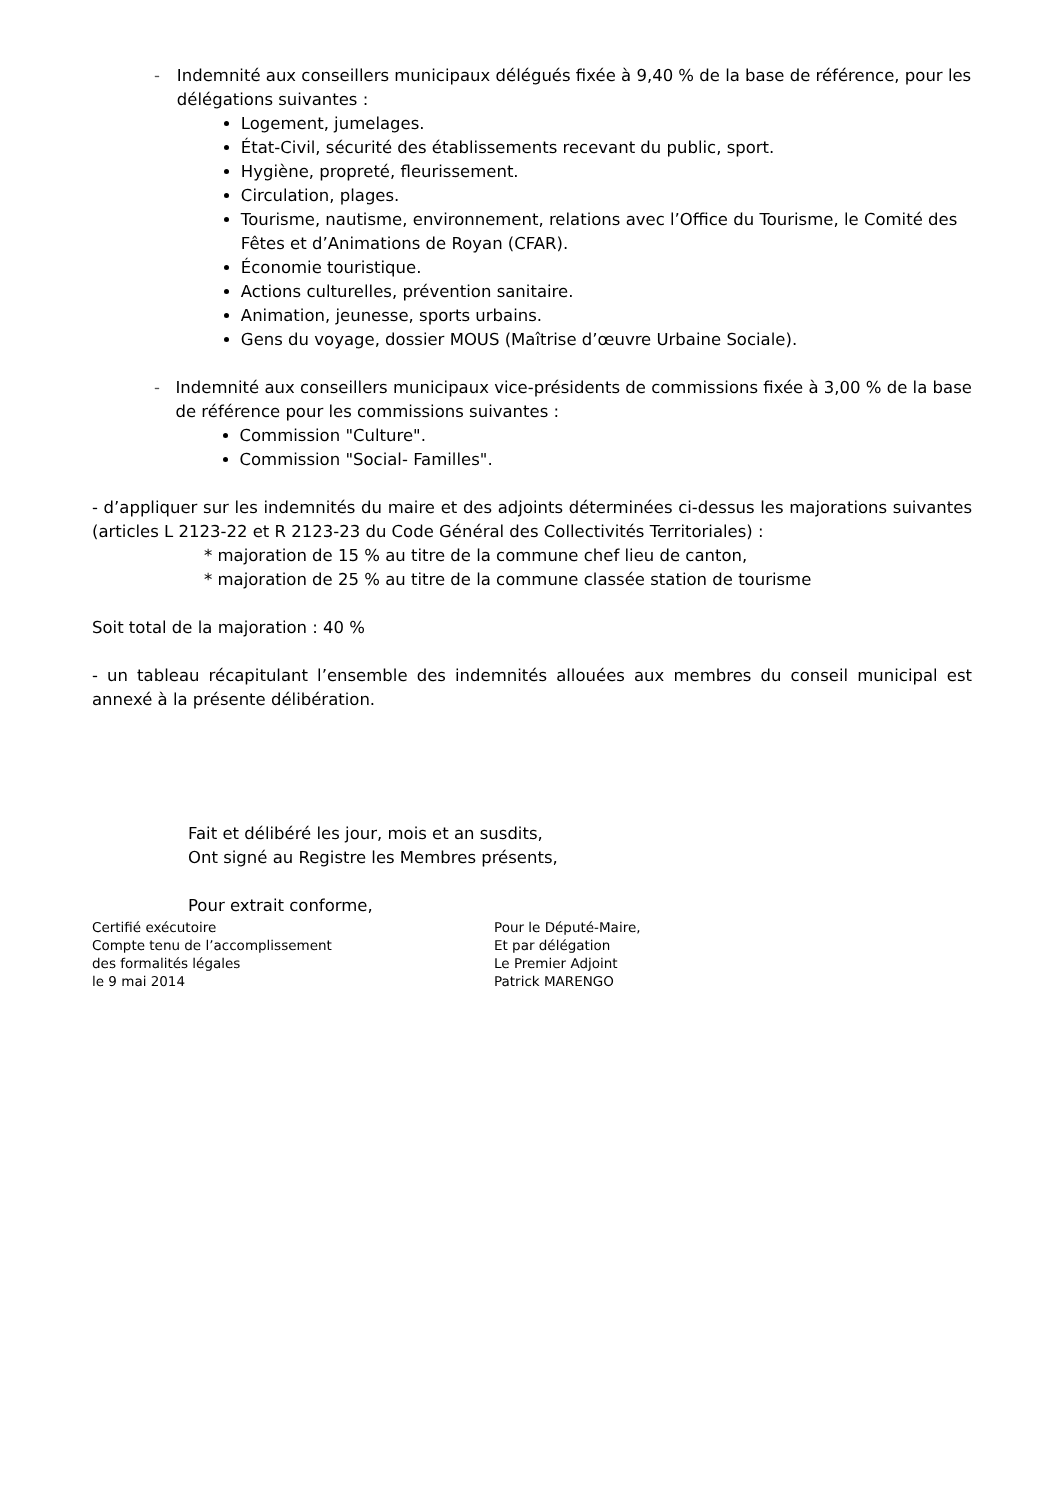- Indemnité aux conseillers municipaux délégués fixée à 9,40 % de la base de référence, pour les délégations suivantes :
Logement, jumelages.
État-Civil, sécurité des établissements recevant du public, sport.
Hygiène, propreté, fleurissement.
Circulation, plages.
Tourisme, nautisme, environnement, relations avec l’Office du Tourisme, le Comité des Fêtes et d’Animations de Royan (CFAR).
Économie touristique.
Actions culturelles, prévention sanitaire.
Animation, jeunesse, sports urbains.
Gens du voyage, dossier MOUS (Maîtrise d’œuvre Urbaine Sociale).
- Indemnité aux conseillers municipaux vice-présidents de commissions fixée à 3,00 % de la base de référence pour les commissions suivantes :
Commission "Culture".
Commission "Social- Familles".
- d’appliquer sur les indemnités du maire et des adjoints déterminées ci-dessus les majorations suivantes (articles L 2123-22 et R 2123-23 du Code Général des Collectivités Territoriales) :
* majoration de 15 % au titre de la commune chef lieu de canton,
* majoration de 25 % au titre de la commune classée station de tourisme
Soit total de la majoration : 40 %
- un tableau récapitulant l’ensemble des indemnités allouées aux membres du conseil municipal est annexé à la présente délibération.
Fait et délibéré les jour, mois et an susdits,
Ont signé au Registre les Membres présents,
Pour extrait conforme,
Certifié exécutoire
Compte tenu de l’accomplissement
des formalités légales
le 9 mai 2014
Pour le Député-Maire,
Et par délégation
Le Premier Adjoint
Patrick MARENGO